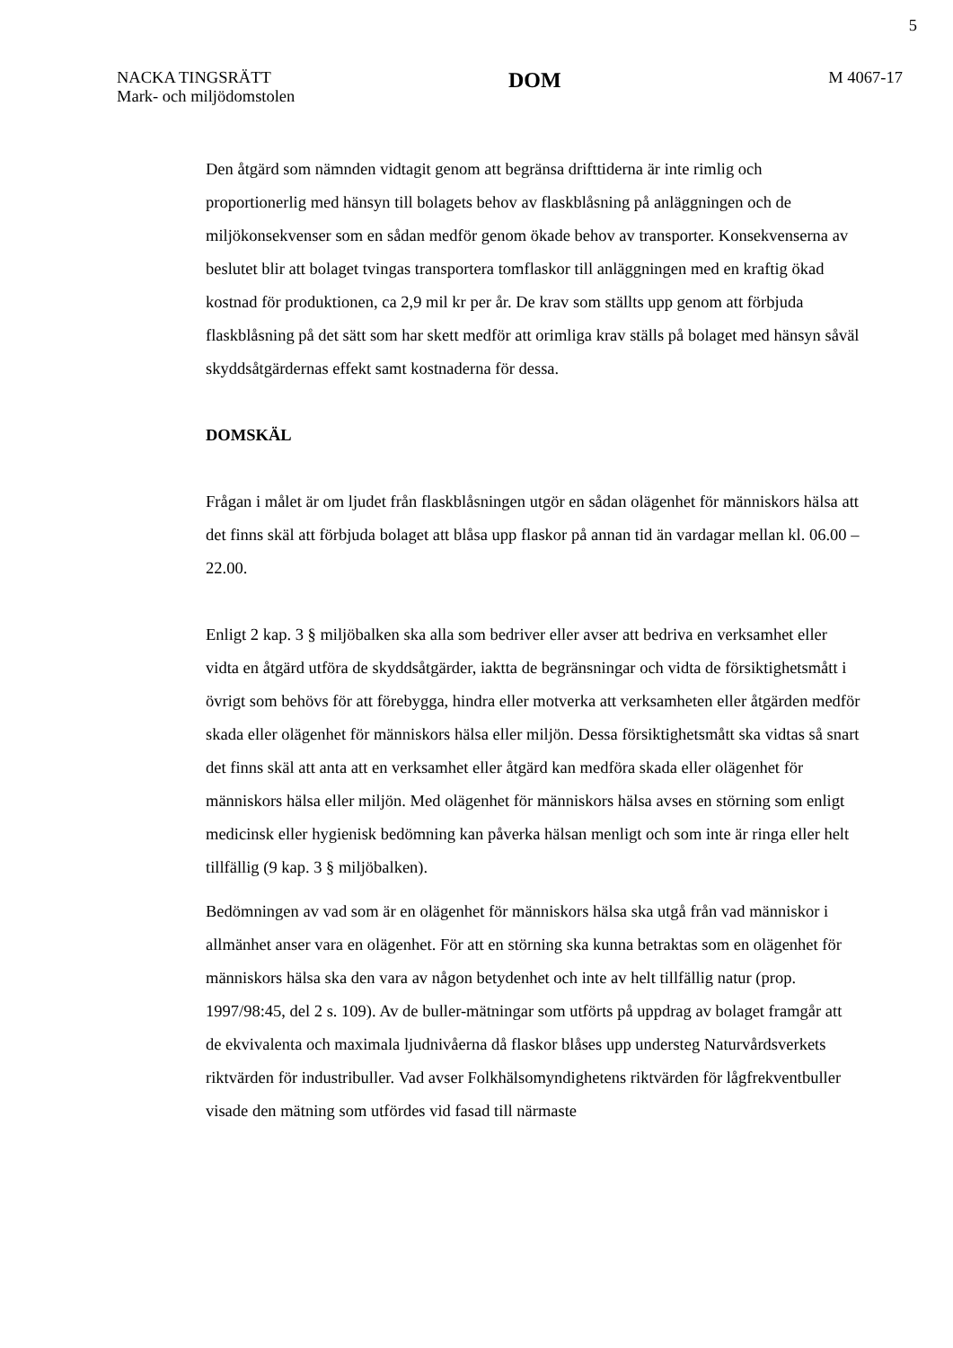5
NACKA TINGSRÄTT
Mark- och miljödomstolen
DOM
M 4067-17
Den åtgärd som nämnden vidtagit genom att begränsa drifttiderna är inte rimlig och proportionerlig med hänsyn till bolagets behov av flaskblåsning på anläggningen och de miljökonsekvenser som en sådan medför genom ökade behov av transporter. Konsekvenserna av beslutet blir att bolaget tvingas transportera tomflaskor till anläggningen med en kraftig ökad kostnad för produktionen, ca 2,9 mil kr per år. De krav som ställts upp genom att förbjuda flaskblåsning på det sätt som har skett medför att orimliga krav ställs på bolaget med hänsyn såväl skyddsåtgärdernas effekt samt kostnaderna för dessa.
DOMSKÄL
Frågan i målet är om ljudet från flaskblåsningen utgör en sådan olägenhet för människors hälsa att det finns skäl att förbjuda bolaget att blåsa upp flaskor på annan tid än vardagar mellan kl. 06.00 – 22.00.
Enligt 2 kap. 3 § miljöbalken ska alla som bedriver eller avser att bedriva en verksamhet eller vidta en åtgärd utföra de skyddsåtgärder, iaktta de begränsningar och vidta de försiktighetsmått i övrigt som behövs för att förebygga, hindra eller motverka att verksamheten eller åtgärden medför skada eller olägenhet för människors hälsa eller miljön. Dessa försiktighetsmått ska vidtas så snart det finns skäl att anta att en verksamhet eller åtgärd kan medföra skada eller olägenhet för människors hälsa eller miljön. Med olägenhet för människors hälsa avses en störning som enligt medicinsk eller hygienisk bedömning kan påverka hälsan menligt och som inte är ringa eller helt tillfällig (9 kap. 3 § miljöbalken).
Bedömningen av vad som är en olägenhet för människors hälsa ska utgå från vad människor i allmänhet anser vara en olägenhet. För att en störning ska kunna betraktas som en olägenhet för människors hälsa ska den vara av någon betydenhet och inte av helt tillfällig natur (prop. 1997/98:45, del 2 s. 109). Av de buller-mätningar som utförts på uppdrag av bolaget framgår att de ekvivalenta och maximala ljudnivåerna då flaskor blåses upp understeg Naturvårdsverkets riktvärden för industribuller. Vad avser Folkhälsomyndighetens riktvärden för lågfrekventbuller visade den mätning som utfördes vid fasad till närmaste